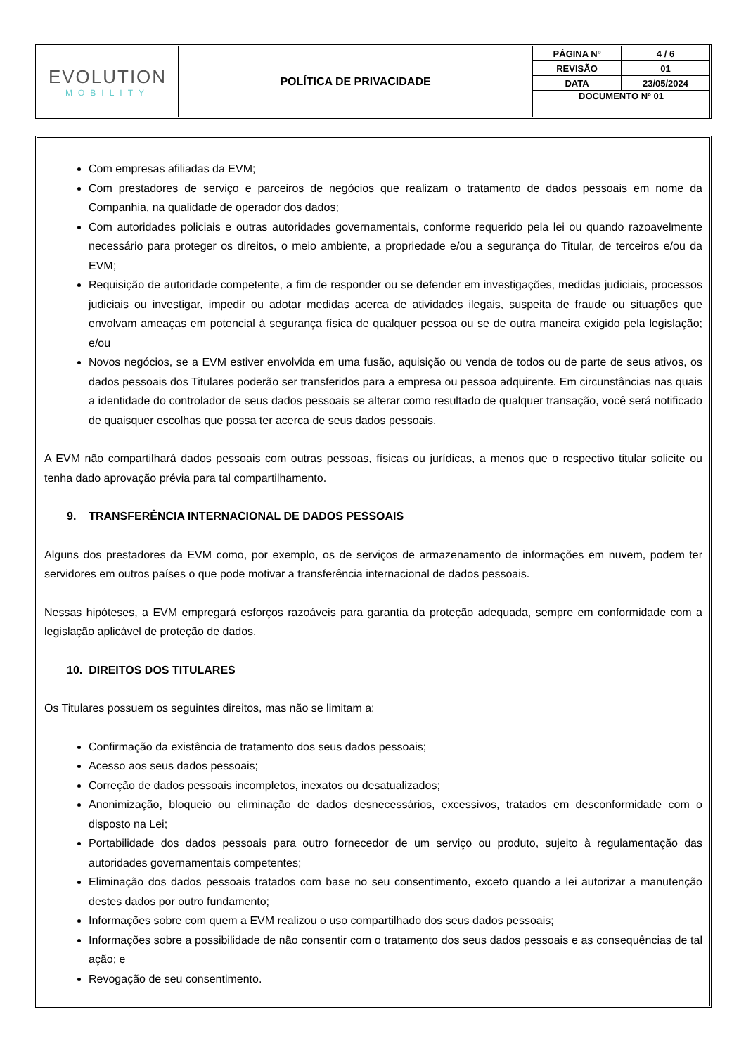| EVOLUTION MOBILITY | POLÍTICA DE PRIVACIDADE | PÁGINA Nº | 4 / 6 |
| | | REVISÃO | 01 |
| | | DATA | 23/05/2024 |
| | | DOCUMENTO Nº 01 | |
Com empresas afiliadas da EVM;
Com prestadores de serviço e parceiros de negócios que realizam o tratamento de dados pessoais em nome da Companhia, na qualidade de operador dos dados;
Com autoridades policiais e outras autoridades governamentais, conforme requerido pela lei ou quando razoavelmente necessário para proteger os direitos, o meio ambiente, a propriedade e/ou a segurança do Titular, de terceiros e/ou da EVM;
Requisição de autoridade competente, a fim de responder ou se defender em investigações, medidas judiciais, processos judiciais ou investigar, impedir ou adotar medidas acerca de atividades ilegais, suspeita de fraude ou situações que envolvam ameaças em potencial à segurança física de qualquer pessoa ou se de outra maneira exigido pela legislação; e/ou
Novos negócios, se a EVM estiver envolvida em uma fusão, aquisição ou venda de todos ou de parte de seus ativos, os dados pessoais dos Titulares poderão ser transferidos para a empresa ou pessoa adquirente. Em circunstâncias nas quais a identidade do controlador de seus dados pessoais se alterar como resultado de qualquer transação, você será notificado de quaisquer escolhas que possa ter acerca de seus dados pessoais.
A EVM não compartilhará dados pessoais com outras pessoas, físicas ou jurídicas, a menos que o respectivo titular solicite ou tenha dado aprovação prévia para tal compartilhamento.
9. TRANSFERÊNCIA INTERNACIONAL DE DADOS PESSOAIS
Alguns dos prestadores da EVM como, por exemplo, os de serviços de armazenamento de informações em nuvem, podem ter servidores em outros países o que pode motivar a transferência internacional de dados pessoais.
Nessas hipóteses, a EVM empregará esforços razoáveis para garantia da proteção adequada, sempre em conformidade com a legislação aplicável de proteção de dados.
10. DIREITOS DOS TITULARES
Os Titulares possuem os seguintes direitos, mas não se limitam a:
Confirmação da existência de tratamento dos seus dados pessoais;
Acesso aos seus dados pessoais;
Correção de dados pessoais incompletos, inexatos ou desatualizados;
Anonimização, bloqueio ou eliminação de dados desnecessários, excessivos, tratados em desconformidade com o disposto na Lei;
Portabilidade dos dados pessoais para outro fornecedor de um serviço ou produto, sujeito à regulamentação das autoridades governamentais competentes;
Eliminação dos dados pessoais tratados com base no seu consentimento, exceto quando a lei autorizar a manutenção destes dados por outro fundamento;
Informações sobre com quem a EVM realizou o uso compartilhado dos seus dados pessoais;
Informações sobre a possibilidade de não consentir com o tratamento dos seus dados pessoais e as consequências de tal ação; e
Revogação de seu consentimento.